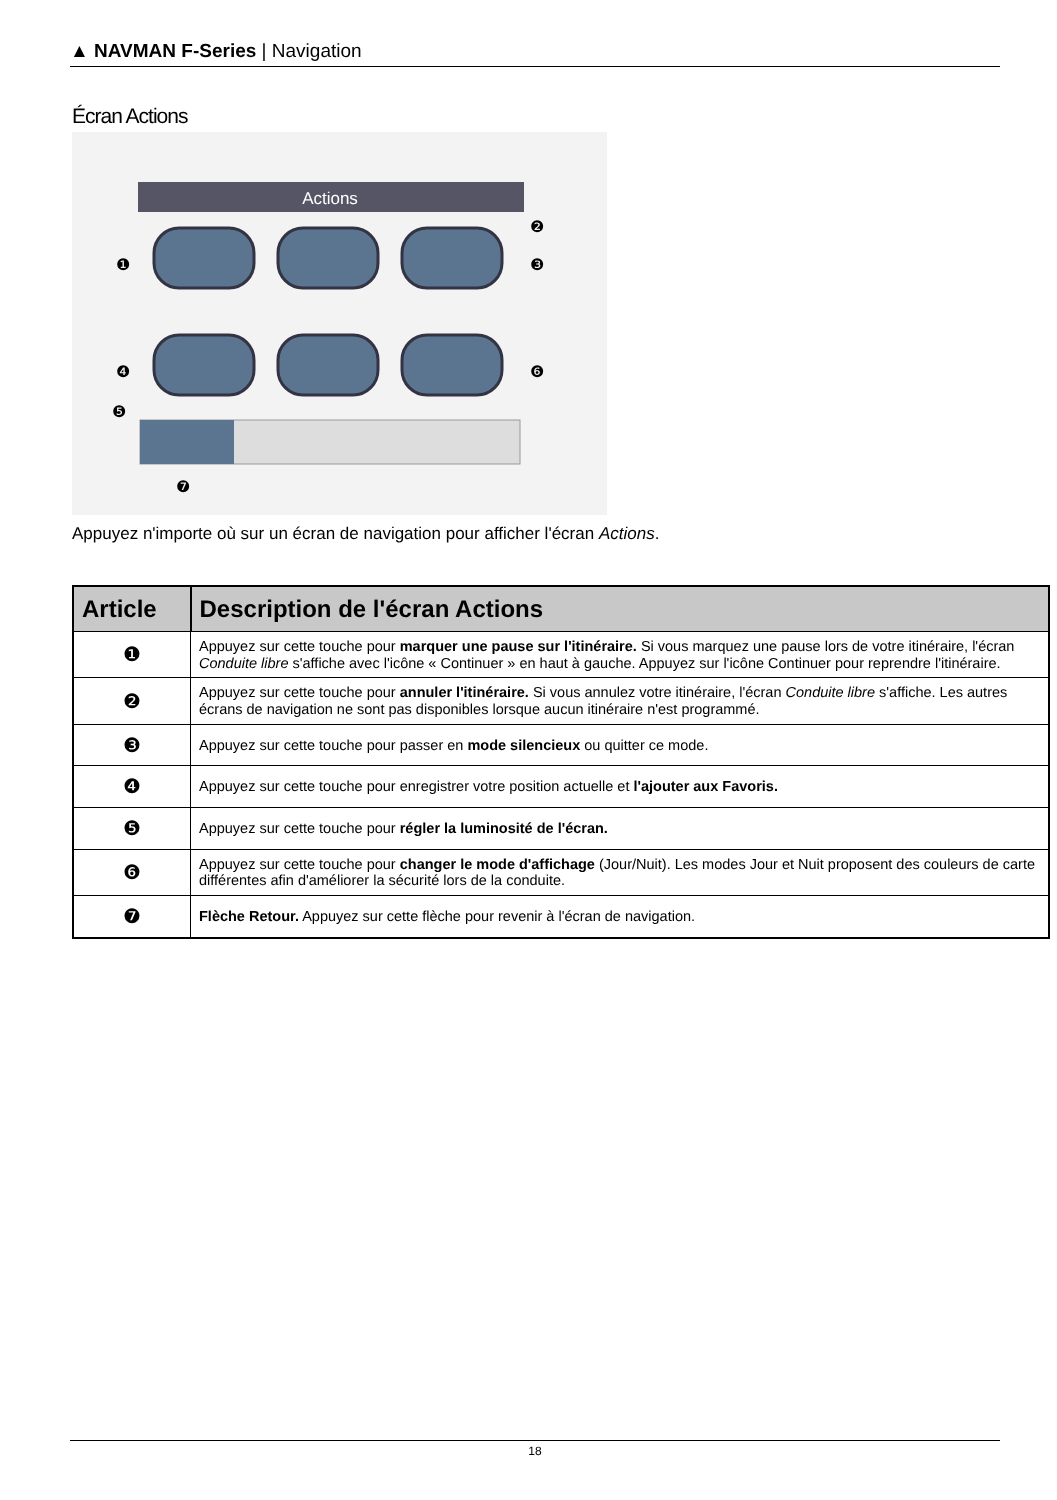▲ NAVMAN F-Series | Navigation
Écran Actions
Actions
❶
❷
❸
❹
❺
❻
❼
Appuyez n'importe où sur un écran de navigation pour afficher l'écran Actions.
| Article | Description de l'écran Actions |
| --- | --- |
| ❶ | Appuyez sur cette touche pour marquer une pause sur l'itinéraire. Si vous marquez une pause lors de votre itinéraire, l'écran Conduite libre s'affiche avec l'icône « Continuer » en haut à gauche. Appuyez sur l'icône Continuer pour reprendre l'itinéraire. |
| ❷ | Appuyez sur cette touche pour annuler l'itinéraire. Si vous annulez votre itinéraire, l'écran Conduite libre s'affiche. Les autres écrans de navigation ne sont pas disponibles lorsque aucun itinéraire n'est programmé. |
| ❸ | Appuyez sur cette touche pour passer en mode silencieux ou quitter ce mode. |
| ❹ | Appuyez sur cette touche pour enregistrer votre position actuelle et l'ajouter aux Favoris. |
| ❺ | Appuyez sur cette touche pour régler la luminosité de l'écran. |
| ❻ | Appuyez sur cette touche pour changer le mode d'affichage (Jour/Nuit). Les modes Jour et Nuit proposent des couleurs de carte différentes afin d'améliorer la sécurité lors de la conduite. |
| ❼ | Flèche Retour. Appuyez sur cette flèche pour revenir à l'écran de navigation. |
18